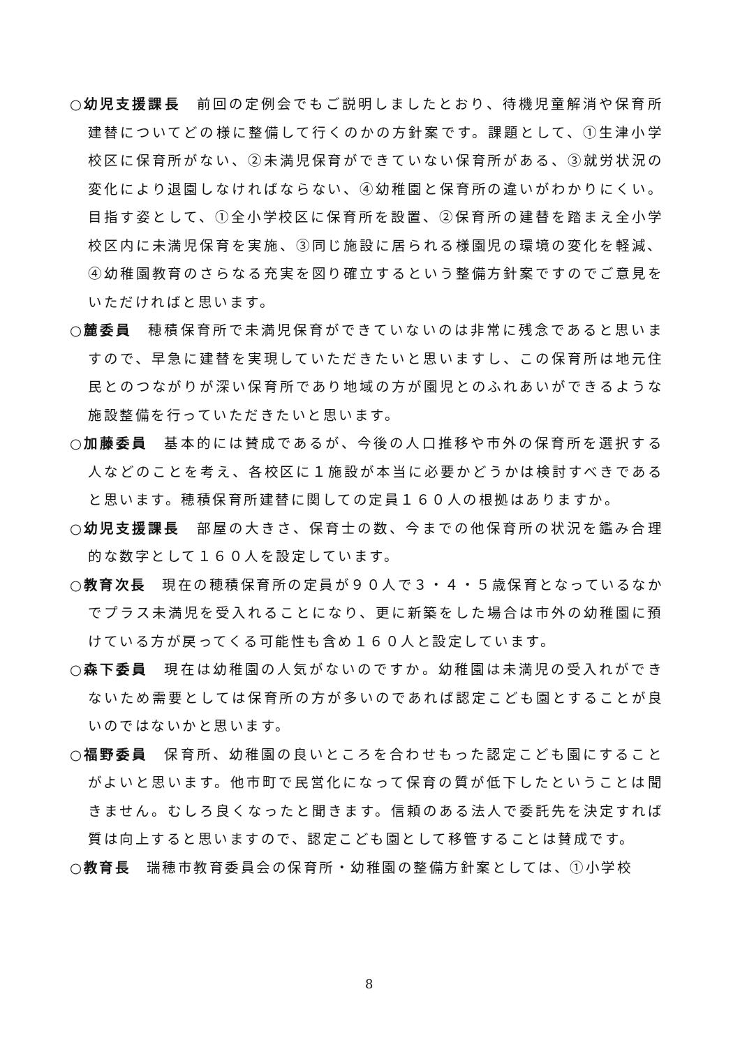○幼児支援課長　前回の定例会でもご説明しましたとおり、待機児童解消や保育所建替についてどの様に整備して行くのかの方針案です。課題として、①生津小学校区に保育所がない、②未満児保育ができていない保育所がある、③就労状況の変化により退園しなければならない、④幼稚園と保育所の違いがわかりにくい。目指す姿として、①全小学校区に保育所を設置、②保育所の建替を踏まえ全小学校区内に未満児保育を実施、③同じ施設に居られる様園児の環境の変化を軽減、④幼稚園教育のさらなる充実を図り確立するという整備方針案ですのでご意見をいただければと思います。
○麓委員　穂積保育所で未満児保育ができていないのは非常に残念であると思いますので、早急に建替を実現していただきたいと思いますし、この保育所は地元住民とのつながりが深い保育所であり地域の方が園児とのふれあいができるような施設整備を行っていただきたいと思います。
○加藤委員　基本的には賛成であるが、今後の人口推移や市外の保育所を選択する人などのことを考え、各校区に１施設が本当に必要かどうかは検討すべきであると思います。穂積保育所建替に関しての定員１６０人の根拠はありますか。
○幼児支援課長　部屋の大きさ、保育士の数、今までの他保育所の状況を鑑み合理的な数字として１６０人を設定しています。
○教育次長　現在の穂積保育所の定員が９０人で３・４・５歳保育となっているなかでプラス未満児を受入れることになり、更に新築をした場合は市外の幼稚園に預けている方が戻ってくる可能性も含め１６０人と設定しています。
○森下委員　現在は幼稚園の人気がないのですか。幼稚園は未満児の受入れができないため需要としては保育所の方が多いのであれば認定こども園とすることが良いのではないかと思います。
○福野委員　保育所、幼稚園の良いところを合わせもった認定こども園にすることがよいと思います。他市町で民営化になって保育の質が低下したということは聞きません。むしろ良くなったと聞きます。信頼のある法人で委託先を決定すれば質は向上すると思いますので、認定こども園として移管することは賛成です。
○教育長　瑞穂市教育委員会の保育所・幼稚園の整備方針案としては、①小学校
8